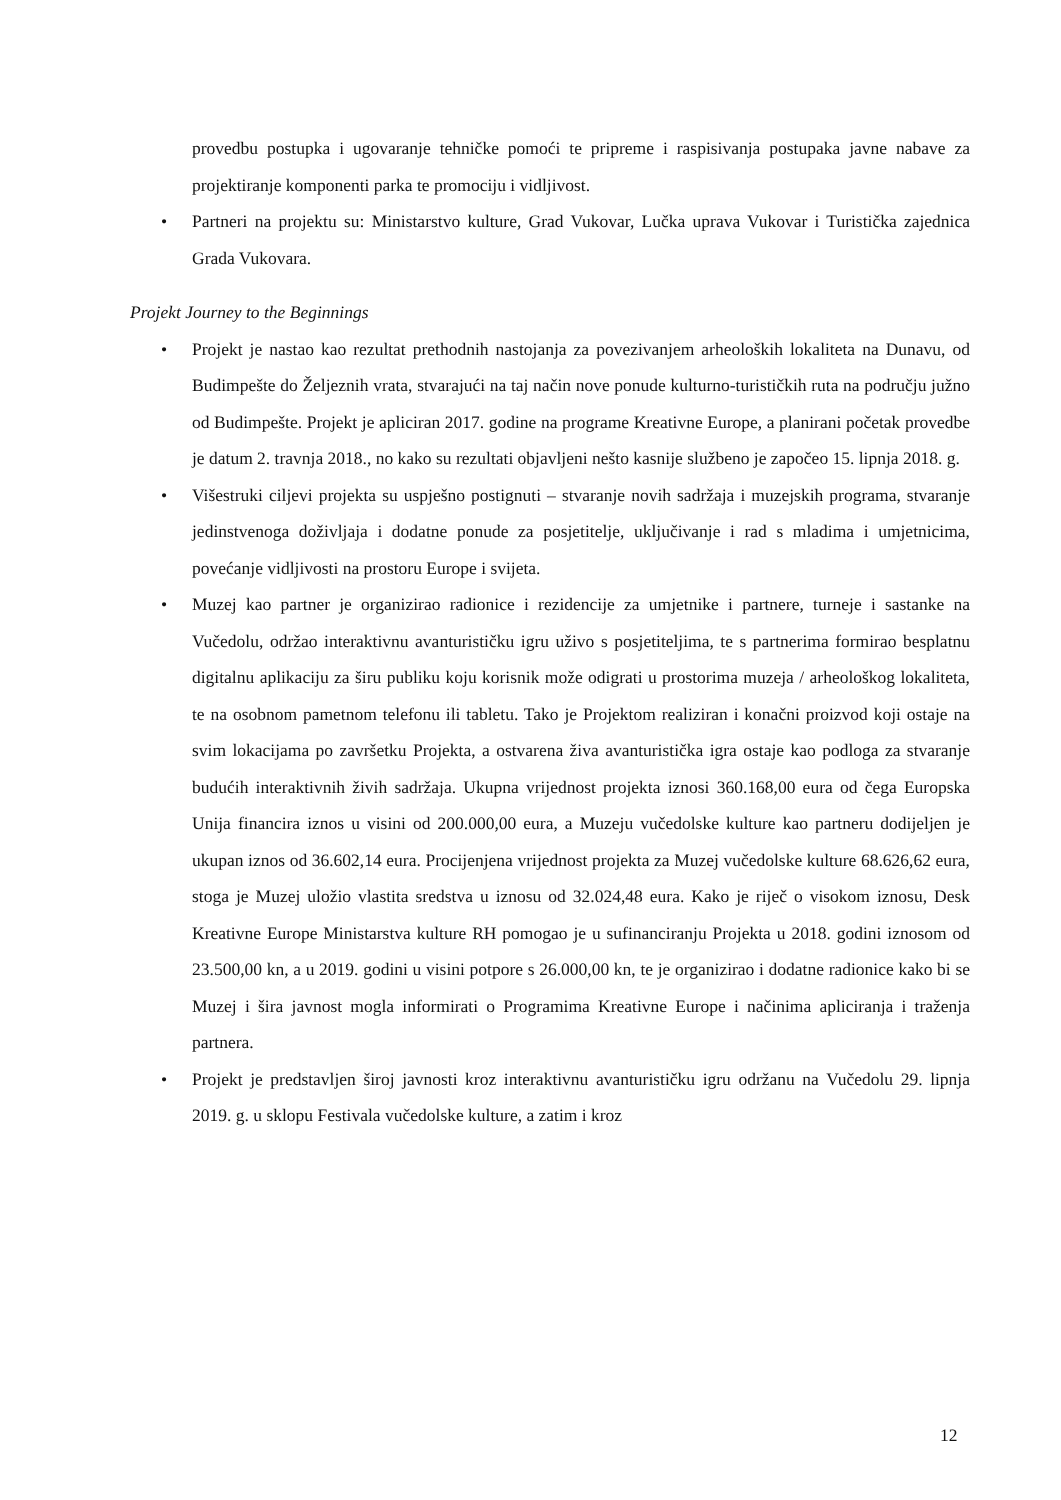provedbu postupka i ugovaranje tehničke pomoći te pripreme i raspisivanja postupaka javne nabave za projektiranje komponenti parka te promociju i vidljivost.
• Partneri na projektu su: Ministarstvo kulture, Grad Vukovar, Lučka uprava Vukovar i Turistička zajednica Grada Vukovara.
Projekt Journey to the Beginnings
• Projekt je nastao kao rezultat prethodnih nastojanja za povezivanjem arheoloških lokaliteta na Dunavu, od Budimpešte do Željeznih vrata, stvarajući na taj način nove ponude kulturno-turističkih ruta na području južno od Budimpešte. Projekt je apliciran 2017. godine na programe Kreativne Europe, a planirani početak provedbe je datum 2. travnja 2018., no kako su rezultati objavljeni nešto kasnije službeno je započeo 15. lipnja 2018. g.
• Višestruki ciljevi projekta su uspješno postignuti – stvaranje novih sadržaja i muzejskih programa, stvaranje jedinstvenoga doživljaja i dodatne ponude za posjetitelje, uključivanje i rad s mladima i umjetnicima, povećanje vidljivosti na prostoru Europe i svijeta.
• Muzej kao partner je organizirao radionice i rezidencije za umjetnike i partnere, turneje i sastanke na Vučedolu, održao interaktivnu avanturističku igru uživo s posjetiteljima, te s partnerima formirao besplatnu digitalnu aplikaciju za širu publiku koju korisnik može odigrati u prostorima muzeja / arheološkog lokaliteta, te na osobnom pametnom telefonu ili tabletu. Tako je Projektom realiziran i konačni proizvod koji ostaje na svim lokacijama po završetku Projekta, a ostvarena živa avanturistička igra ostaje kao podloga za stvaranje budućih interaktivnih živih sadržaja. Ukupna vrijednost projekta iznosi 360.168,00 eura od čega Europska Unija financira iznos u visini od 200.000,00 eura, a Muzeju vučedolske kulture kao partneru dodijeljen je ukupan iznos od 36.602,14 eura. Procijenjena vrijednost projekta za Muzej vučedolske kulture 68.626,62 eura, stoga je Muzej uložio vlastita sredstva u iznosu od 32.024,48 eura. Kako je riječ o visokom iznosu, Desk Kreativne Europe Ministarstva kulture RH pomogao je u sufinanciranju Projekta u 2018. godini iznosom od 23.500,00 kn, a u 2019. godini u visini potpore s 26.000,00 kn, te je organizirao i dodatne radionice kako bi se Muzej i šira javnost mogla informirati o Programima Kreativne Europe i načinima apliciranja i traženja partnera.
• Projekt je predstavljen široj javnosti kroz interaktivnu avanturističku igru održanu na Vučedolu 29. lipnja 2019. g. u sklopu Festivala vučedolske kulture, a zatim i kroz
12